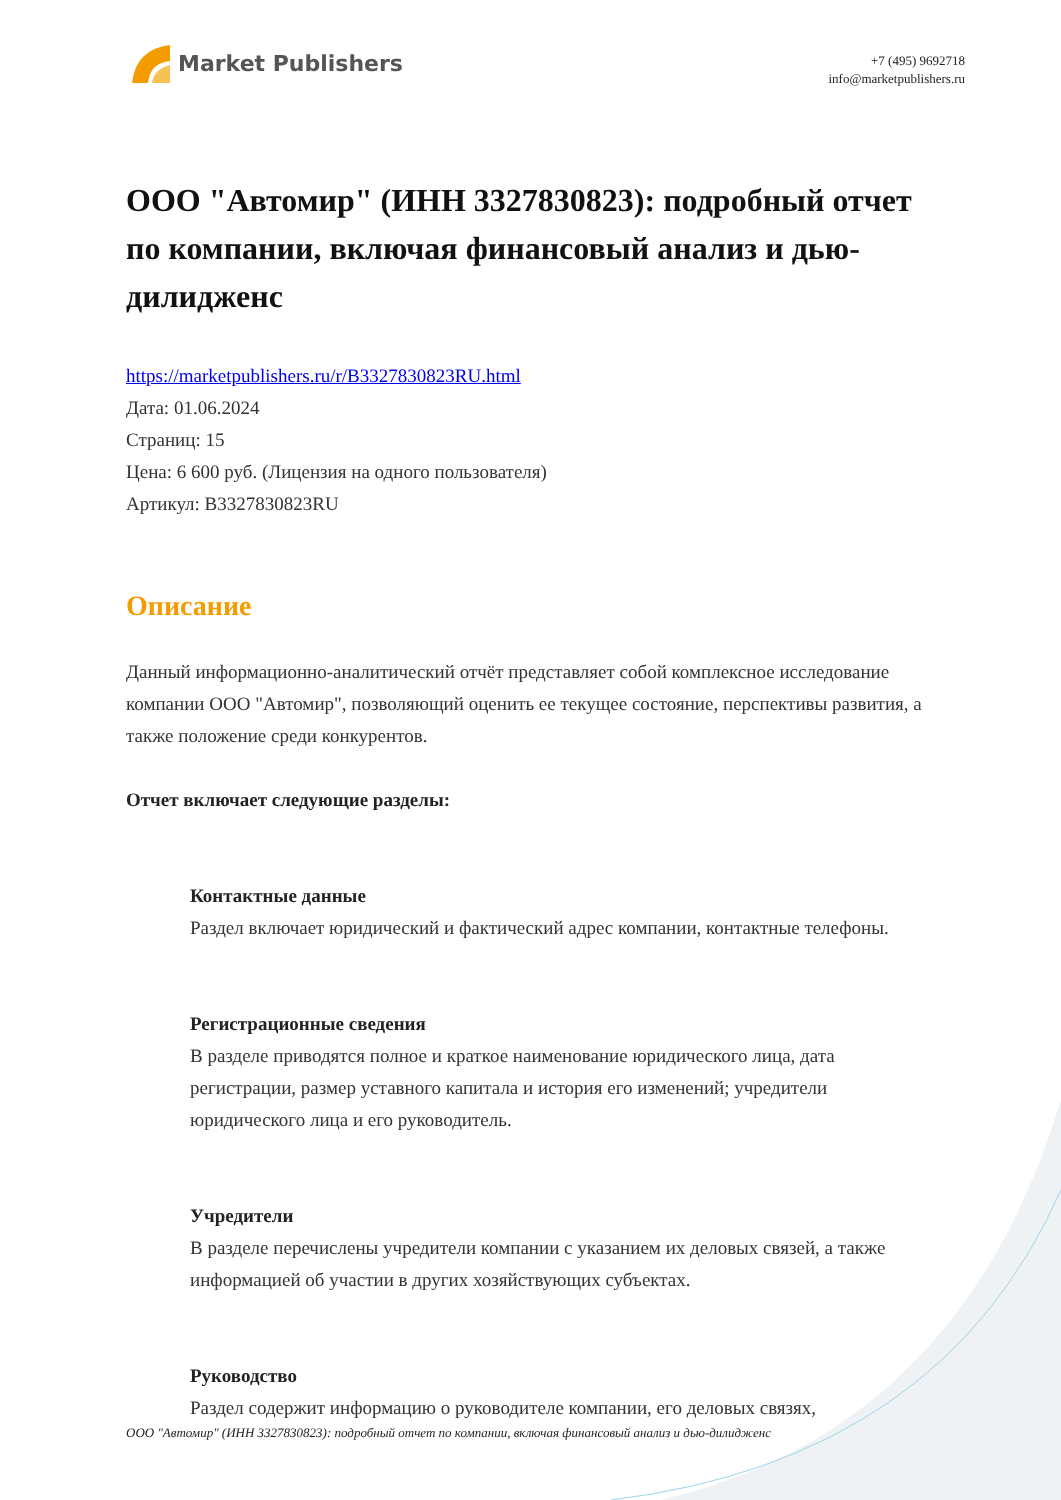Market Publishers
+7 (495) 9692718
info@marketpublishers.ru
ООО "Автомир" (ИНН 3327830823): подробный отчет по компании, включая финансовый анализ и дью-дилидженс
https://marketpublishers.ru/r/B3327830823RU.html
Дата: 01.06.2024
Страниц: 15
Цена: 6 600 руб. (Лицензия на одного пользователя)
Артикул: B3327830823RU
Описание
Данный информационно-аналитический отчёт представляет собой комплексное исследование компании ООО "Автомир", позволяющий оценить ее текущее состояние, перспективы развития, а также положение среди конкурентов.
Отчет включает следующие разделы:
Контактные данные
Раздел включает юридический и фактический адрес компании, контактные телефоны.
Регистрационные сведения
В разделе приводятся полное и краткое наименование юридического лица, дата регистрации, размер уставного капитала и история его изменений; учредители юридического лица и его руководитель.
Учредители
В разделе перечислены учредители компании с указанием их деловых связей, а также информацией об участии в других хозяйствующих субъектах.
Руководство
Раздел содержит информацию о руководителе компании, его деловых связях,
ООО "Автомир" (ИНН 3327830823): подробный отчет по компании, включая финансовый анализ и дью-дилидженс